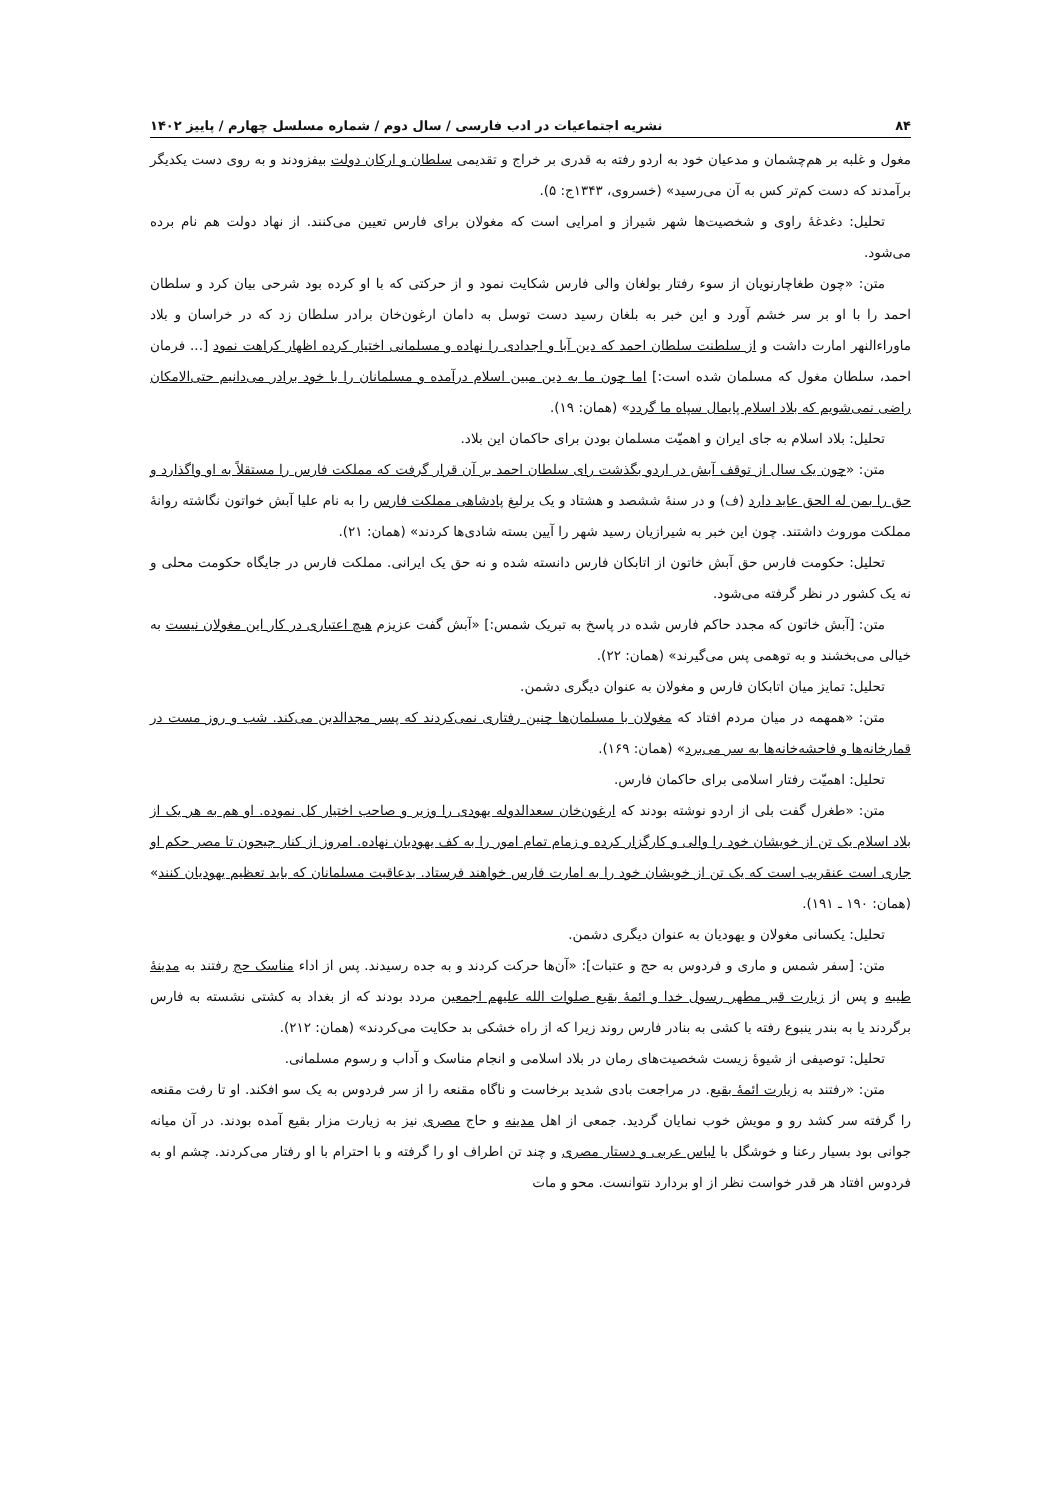۸۴ نشریه اجتماعیات در ادب فارسی / سال دوم / شماره مسلسل چهارم / پاییز ۱۴۰۲
مغول و غلبه بر هم‌چشمان و مدعیان خود به اردو رفته به قدری بر خراج و تقدیمی سلطان و ارکان دولت بیفزودند و به روی دست یکدیگر برآمدند که دست کم‌تر کس به آن می‌رسید» (خسروی، ۱۳۴۳ج: ۵).
تحلیل: دغدغهٔ راوی و شخصیت‌ها شهر شیراز و امرایی است که مغولان برای فارس تعیین می‌کنند. از نهاد دولت هم نام برده می‌شود.
متن: «چون طغاچارنویان از سوء رفتار بولغان والی فارس شکایت نمود و از حرکتی که با او کرده بود شرحی بیان کرد و سلطان احمد را با او بر سر خشم آورد و این خبر به بلغان رسید دست توسل به دامان ارغون‌خان برادر سلطان زد که در خراسان و بلاد ماوراءالنهر امارت داشت و از سلطنت سلطان احمد که دین آبا و اجدادی را نهاده و مسلمانی اختیار کرده اظهار کراهت نمود [... فرمان احمد، سلطان مغول که مسلمان شده است:] اما چون ما به دین مبین اسلام درآمده و مسلمانان را با خود برادر می‌دانیم حتی‌الامکان راضی نمی‌شویم که بلاد اسلام پایمال سپاه ما گردد» (همان: ۱۹).
تحلیل: بلاد اسلام به جای ایران و اهمیّت مسلمان بودن برای حاکمان این بلاد.
متن: «چون یک سال از توقف آبش در اردو بگذشت رای سلطان احمد بر آن قرار گرفت که مملکت فارس را مستقلاً به او واگذارد و حق را بمن له الحق عاید دارد (ف) و در سنهٔ ششصد و هشتاد و یک یرلیغ پادشاهی مملکت فارس را به نام علیا آبش خواتون نگاشته روانهٔ مملکت موروث داشتند. چون این خبر به شیرازیان رسید شهر را آیین بسته شادی‌ها کردند» (همان: ۲۱).
تحلیل: حکومت فارس حق آبش خاتون از اتابکان فارس دانسته شده و نه حق یک ایرانی. مملکت فارس در جایگاه حکومت محلی و نه یک کشور در نظر گرفته می‌شود.
متن: [آبش خاتون که مجدد حاکم فارس شده در پاسخ به تبریک شمس:] «آبش گفت عزیزم هیچ اعتباری در کار این مغولان نیست به خیالی می‌بخشند و به توهمی پس می‌گیرند» (همان: ۲۲).
تحلیل: تمایز میان اتابکان فارس و مغولان به عنوان دیگری دشمن.
متن: «همهمه در میان مردم افتاد که مغولان با مسلمان‌ها چنین رفتاری نمی‌کردند که پسر مجدالدین می‌کند. شب و روز مست در قمارخانه‌ها و فاحشه‌خانه‌ها به سر می‌برد» (همان: ۱۶۹).
تحلیل: اهمیّت رفتار اسلامی برای حاکمان فارس.
متن: «طغرل گفت بلی از اردو نوشته بودند که ارغون‌خان سعدالدوله یهودی را وزیر و صاحب اختیار کل نموده. او هم به هر یک از بلاد اسلام یک تن از خویشان خود را والی و کارگزار کرده و زمام تمام امور را به کف یهودیان نهاده. امروز از کنار جیحون تا مصر حکم او جاری است عنقریب است که یک تن از خویشان خود را به امارت فارس خواهند فرستاد. بدعاقبت مسلمانان که باید تعظیم یهودیان کنند» (همان: ۱۹۰ ـ ۱۹۱).
تحلیل: یکسانی مغولان و یهودیان به عنوان دیگری دشمن.
متن: [سفر شمس و ماری و فردوس به حج و عتبات]: «آن‌ها حرکت کردند و به جده رسیدند. پس از اداء مناسک حج رفتند به مدینهٔ طیبه و پس از زیارت قبر مطهر رسول خدا و ائمهٔ بقیع صلوات الله علیهم اجمعین مردد بودند که از بغداد به کشتی نشسته به فارس برگردند یا به بندر ینبوع رفته با کشی به بنادر فارس روند زیرا که از راه خشکی بد حکایت می‌کردند» (همان: ۲۱۲).
تحلیل: توصیفی از شیوهٔ زیست شخصیت‌های رمان در بلاد اسلامی و انجام مناسک و آداب و رسوم مسلمانی.
متن: «رفتند به زیارت ائمهٔ بقیع. در مراجعت بادی شدید برخاست و ناگاه مقنعه را از سر فردوس به یک سو افکند. او تا رفت مقنعه را گرفته سر کشد رو و مویش خوب نمایان گردید. جمعی از اهل مدینه و حاج مصری نیز به زیارت مزار بقیع آمده بودند. در آن میانه جوانی بود بسیار رعنا و خوشگل با لباس عربی و دستار مصری و چند تن اطراف او را گرفته و با احترام با او رفتار می‌کردند. چشم او به فردوس افتاد هر قدر خواست نظر از او بردارد نتوانست. محو و مات